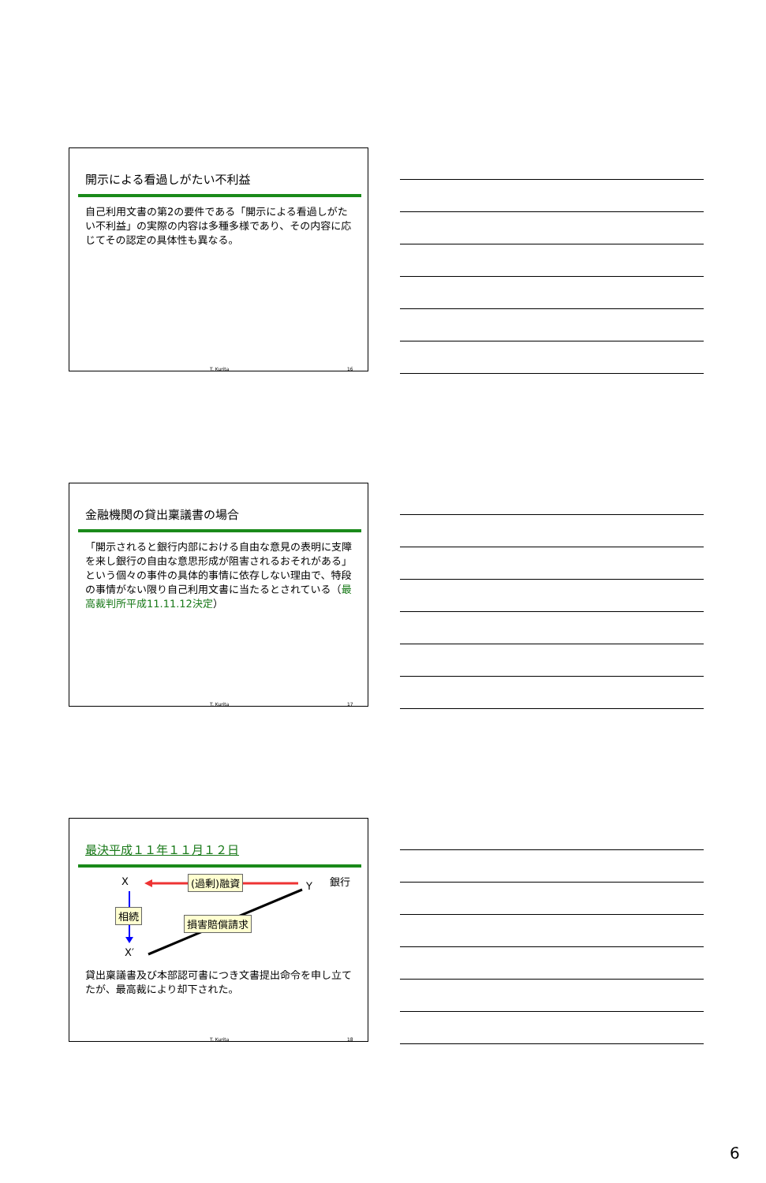開示による看過しがたい不利益
自己利用文書の第2の要件である「開示による看過しがたい不利益」の実際の内容は多種多様であり、その内容に応じてその認定の具体性も異なる。
T. Kurita 16
金融機関の貸出稟議書の場合
「開示されると銀行内部における自由な意見の表明に支障を来し銀行の自由な意思形成が阻害されるおそれがある」という個々の事件の具体的事情に依存しない理由で、特段の事情がない限り自己利用文書に当たるとされている（最高裁判所平成11.11.12決定）
T. Kurita 17
最決平成１１年１１月１２日
X Y
銀行
X′
(過剰)融資
相続
損害賠償請求
貸出稟議書及び本部認可書につき文書提出命令を申し立てたが、最高裁により却下された。
T. Kurita 18
6